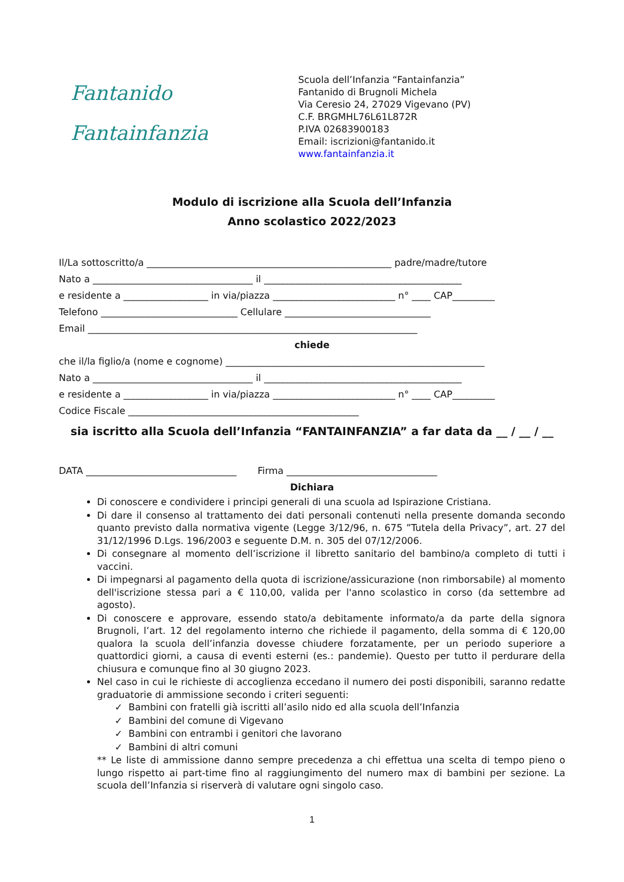Fantanido
Fantainfanzia
Scuola dell’Infanzia “Fantainfanzia”
Fantanido di Brugnoli Michela
Via Ceresio 24, 27029 Vigevano (PV)
C.F. BRGMHL76L61L872R
P.IVA 02683900183
Email: iscrizioni@fantanido.it
www.fantainfanzia.it
Modulo di iscrizione alla Scuola dell’Infanzia
Anno scolastico 2022/2023
Il/La sottoscritto/a ____________________________________________________ padre/madre/tutore
Nato a __________________________________ il __________________________________________
e residente a __________________ in via/piazza __________________________ n° ____ CAP_________
Telefono _____________________________ Cellulare _______________________________
Email ______________________________________________________________________
chiede
che il/la figlio/a (nome e cognome) _______________________________________________________
Nato a __________________________________ il __________________________________________
e residente a __________________ in via/piazza __________________________ n° ____ CAP_________
Codice Fiscale _________________________________________________
sia iscritto alla Scuola dell’Infanzia “FANTAINFANZIA” a far data da __ / __ / __
DATA ________________________________ Firma ________________________________
Dichiara
Di conoscere e condividere i principi generali di una scuola ad Ispirazione Cristiana.
Di dare il consenso al trattamento dei dati personali contenuti nella presente domanda secondo quanto previsto dalla normativa vigente (Legge 3/12/96, n. 675 ”Tutela della Privacy”, art. 27 del 31/12/1996 D.Lgs. 196/2003 e seguente D.M. n. 305 del 07/12/2006.
Di consegnare al momento dell’iscrizione il libretto sanitario del bambino/a completo di tutti i vaccini.
Di impegnarsi al pagamento della quota di iscrizione/assicurazione (non rimborsabile) al momento dell'iscrizione stessa pari a € 110,00, valida per l'anno scolastico in corso (da settembre ad agosto).
Di conoscere e approvare, essendo stato/a debitamente informato/a da parte della signora Brugnoli, l’art. 12 del regolamento interno che richiede il pagamento, della somma di € 120,00 qualora la scuola dell’infanzia dovesse chiudere forzatamente, per un periodo superiore a quattordici giorni, a causa di eventi esterni (es.: pandemie). Questo per tutto il perdurare della chiusura e comunque fino al 30 giugno 2023.
Nel caso in cui le richieste di accoglienza eccedano il numero dei posti disponibili, saranno redatte graduatorie di ammissione secondo i criteri seguenti:
✓ Bambini con fratelli già iscritti all’asilo nido ed alla scuola dell’Infanzia
✓ Bambini del comune di Vigevano
✓ Bambini con entrambi i genitori che lavorano
✓ Bambini di altri comuni
** Le liste di ammissione danno sempre precedenza a chi effettua una scelta di tempo pieno o lungo rispetto ai part-time fino al raggiungimento del numero max di bambini per sezione. La scuola dell’Infanzia si riserverà di valutare ogni singolo caso.
1